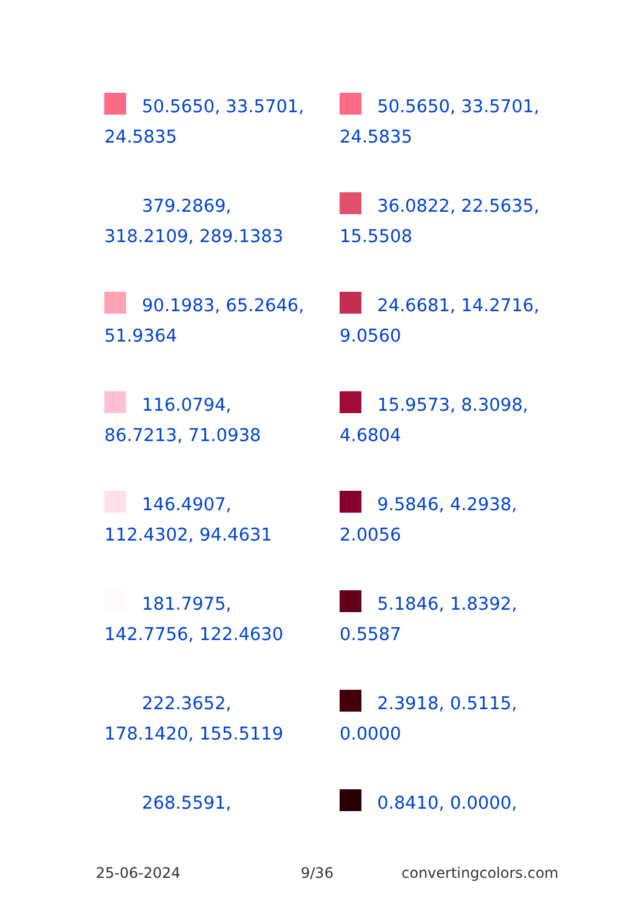50.5650, 33.5701, 24.5835
50.5650, 33.5701, 24.5835
379.2869, 318.2109, 289.1383
36.0822, 22.5635, 15.5508
90.1983, 65.2646, 51.9364
24.6681, 14.2716, 9.0560
116.0794, 86.7213, 71.0938
15.9573, 8.3098, 4.6804
146.4907, 112.4302, 94.4631
9.5846, 4.2938, 2.0056
181.7975, 142.7756, 122.4630
5.1846, 1.8392, 0.5587
222.3652, 178.1420, 155.5119
2.3918, 0.5115, 0.0000
268.5591,
0.8410, 0.0000,
25-06-2024 9/36 convertingcolors.com